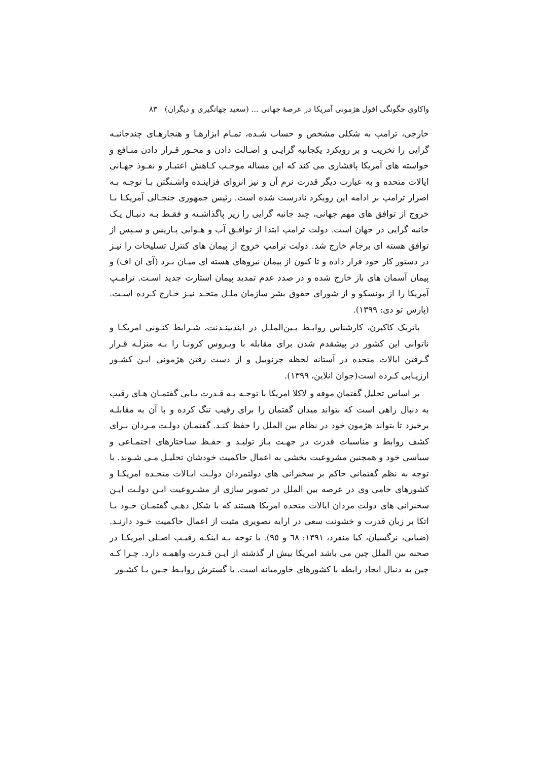واکاوی چگونگی افول هژمونی آمریکا در عرصهٔ جهانی ... (سعید جهانگیری و دیگران) ۸۳
خارجی، ترامپ به شکلی مشخص و حساب شـده، تمـام ابزارهـا و هنجارهـای چندجانبـه گرایی را تخریب و بر رویکرد یکجانبه گرایـی و اصـالت دادن و محـور قـرار دادن منـافع و خواسته های آمریکا پافشاری می کند که این مساله موجـب کـاهش اعتبـار و نفـوذ جهـانی ایالات متحده و به عبارت دیگر قدرت نرم آن و نیز انزوای فزاینـده واشـنگتن بـا توجـه بـه اصرار ترامپ بر ادامه این رویکرد نادرست شده است. رئیس جمهوری جنجـالی آمریکـا بـا خروج از توافق های مهم جهانی، چند جانبه گرایی را زیر پاگذاشـته و فقـط بـه دنبـال یـک جانبه گرایی در جهان است. دولت ترامپ ابتدا از توافـق آب و هـوایی پـاریس و سـپس از توافق هسته ای برجام خارج شد. دولت ترامپ خروج از پیمان های کنترل تسلیحات را نیـز در دستور کار خود قرار داده و تا کنون از پیمان نیروهای هسته ای میـان بـرد (آی ان اف) و پیمان آسمان های باز خارج شده و در صدد عدم تمدید پیمان استارت جدید اسـت. ترامـپ آمریکا را از یونسکو و از شورای حقوق بشر سازمان ملـل متحـد نیـز خـارج کـرده اسـت. (پارس تو دی: ۱۳۹۹).
پاتریک کاکبرن، کارشناس روابـط بـین‌الملـل در ایندیپنـدنت، شـرایط کنـونی امریکـا و ناتوانی این کشور در پیشقدم شدن برای مقابله با ویـروس کرونـا را بـه منزلـه قـرار گـرفتن ایالات متحده در آستانه لحظه چرنوبیل و از دست رفتن هژمونی ایـن کشـور ارزیـابی کـرده است(جوان انلاین، ۱۳۹۹).
بر اساس تحلیل گفتمان موفه و لاکلا امریکا با توجـه بـه قـدرت یـابی گفتمـان هـای رقیب به دنبال راهی است که بتواند میدان گفتمان را برای رقیب تنگ کرده و با آن به مقابلـه برخیزد تا بتواند هژمون خود در نظام بین الملل را حفظ کنـد. گفتمـان دولـت مـردان بـرای کشف روابط و مناسبات قدرت در جهـت بـاز تولیـد و حفـظ سـاختارهای اجتمـاعی و سیاسی خود و همچنین مشروعیت بخشی به اعمال حاکمیت خودشان تحلیـل مـی شـوند. با توجه به نظم گفتمانی حاکم بر سخنرانی های دولتمردان دولـت ایـالات متحـده امریکـا و کشورهای حامی وی در عرصه بین الملل در تصویر سازی از مشـروعیت ایـن دولـت ایـن سخنرانی های دولت مردان ایالات متحده امریکا هستند که با شکل دهـی گفتمـان خـود بـا اتکا بر زبان قدرت و خشونت سعی در ارایه تصویری مثبت از اعمال حاکمیت خـود دارنـد. (ضیایی، نرگسیان، کیا منفرد، ۱۳۹۱: ٦٨ و ٩٥). با توجه بـه اینکـه رقیـب اصـلی امریکـا در صحنه بین الملل چین می باشد امریکا بیش از گذشته از ایـن قـدرت واهمـه دارد. چـرا کـه چین به دنبال ایجاد رابطه با کشورهای خاورمیانه است. با گسترش روابـط چـین بـا کشـور